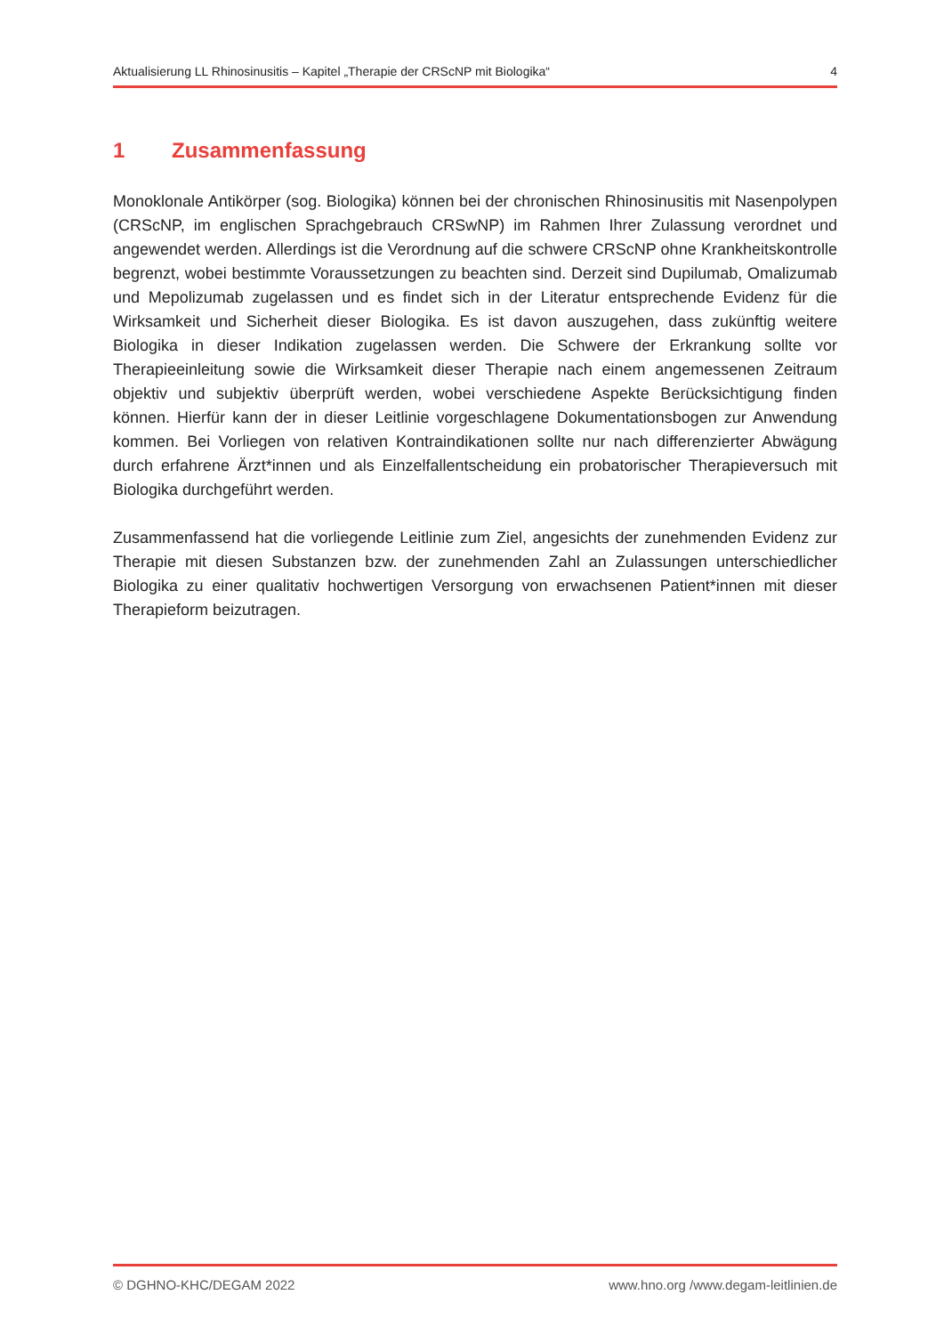Aktualisierung LL Rhinosinusitis – Kapitel „Therapie der CRScNP mit Biologika“ 4
1 Zusammenfassung
Monoklonale Antikörper (sog. Biologika) können bei der chronischen Rhinosinusitis mit Nasenpolypen (CRScNP, im englischen Sprachgebrauch CRSwNP) im Rahmen Ihrer Zulassung verordnet und angewendet werden. Allerdings ist die Verordnung auf die schwere CRScNP ohne Krankheitskontrolle begrenzt, wobei bestimmte Voraussetzungen zu beachten sind. Derzeit sind Dupilumab, Omalizumab und Mepolizumab zugelassen und es findet sich in der Literatur entsprechende Evidenz für die Wirksamkeit und Sicherheit dieser Biologika. Es ist davon auszugehen, dass zukünftig weitere Biologika in dieser Indikation zugelassen werden. Die Schwere der Erkrankung sollte vor Therapieeinleitung sowie die Wirksamkeit dieser Therapie nach einem angemessenen Zeitraum objektiv und subjektiv überprüft werden, wobei verschiedene Aspekte Berücksichtigung finden können. Hierfür kann der in dieser Leitlinie vorgeschlagene Dokumentationsbogen zur Anwendung kommen. Bei Vorliegen von relativen Kontraindikationen sollte nur nach differenzierter Abwägung durch erfahrene Ärzt*innen und als Einzelfallentscheidung ein probatorischer Therapieversuch mit Biologika durchgeführt werden.
Zusammenfassend hat die vorliegende Leitlinie zum Ziel, angesichts der zunehmenden Evidenz zur Therapie mit diesen Substanzen bzw. der zunehmenden Zahl an Zulassungen unterschiedlicher Biologika zu einer qualitativ hochwertigen Versorgung von erwachsenen Patient*innen mit dieser Therapieform beizutragen.
© DGHNO-KHC/DEGAM 2022 www.hno.org /www.degam-leitlinien.de